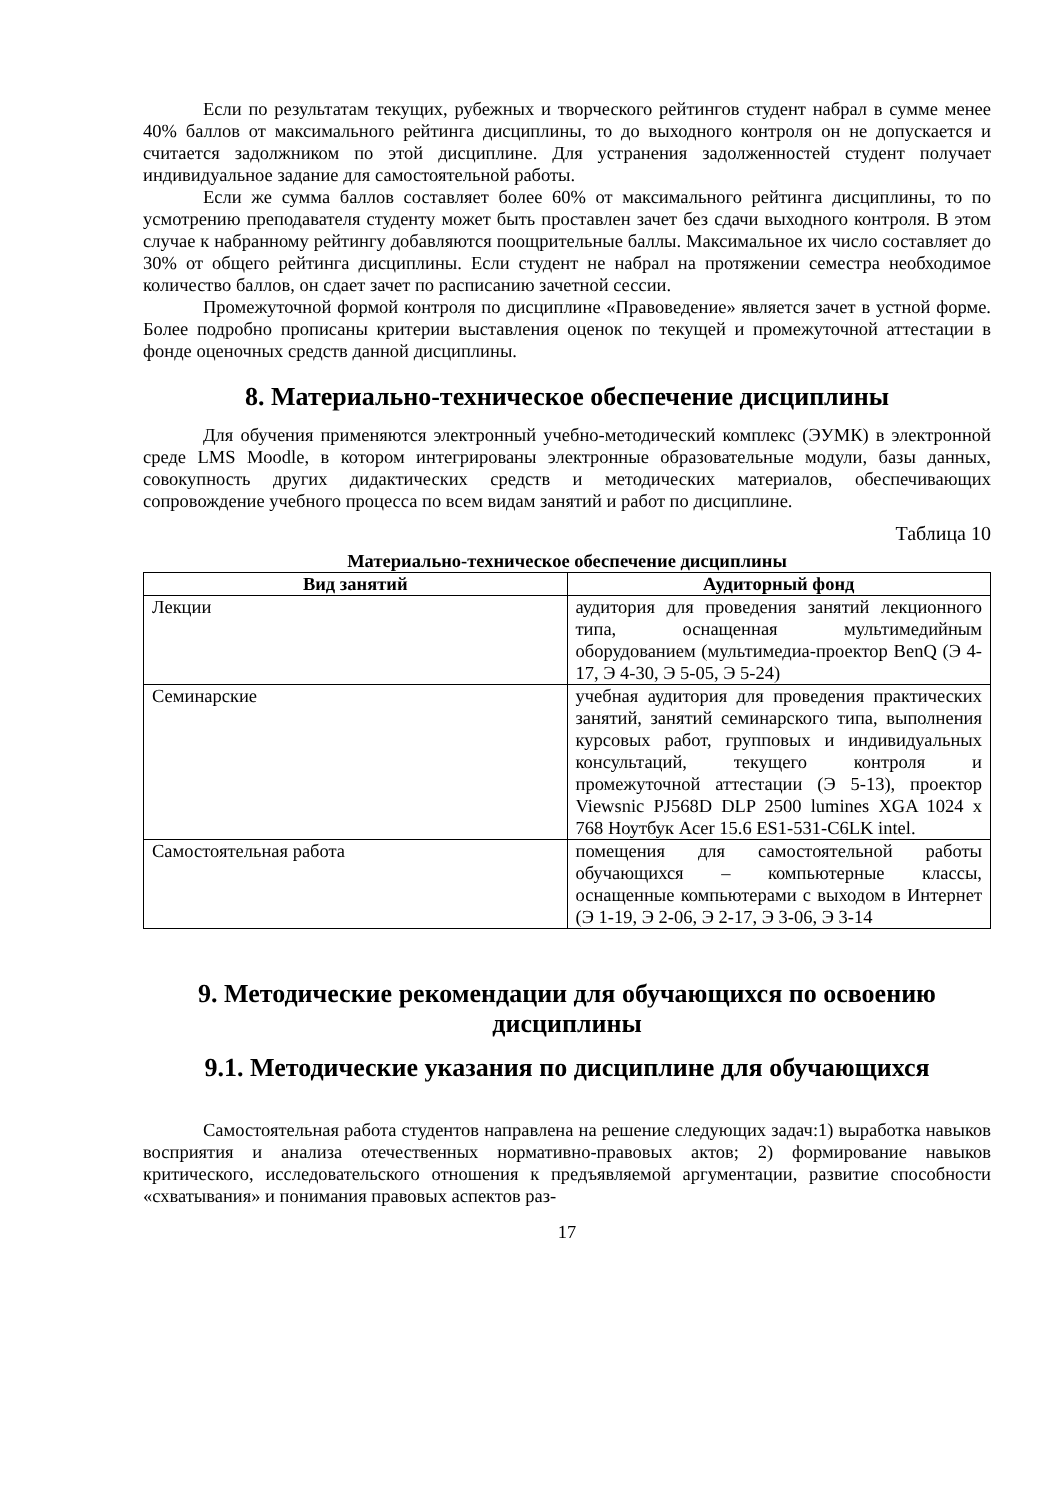Если по результатам текущих, рубежных и творческого рейтингов студент набрал в сумме менее 40% баллов от максимального рейтинга дисциплины, то до выходного контроля он не допускается и считается задолжником по этой дисциплине. Для устранения задолженностей студент получает индивидуальное задание для самостоятельной работы.
Если же сумма баллов составляет более 60% от максимального рейтинга дисциплины, то по усмотрению преподавателя студенту может быть проставлен зачет без сдачи выходного контроля. В этом случае к набранному рейтингу добавляются поощрительные баллы. Максимальное их число составляет до 30% от общего рейтинга дисциплины. Если студент не набрал на протяжении семестра необходимое количество баллов, он сдает зачет по расписанию зачетной сессии.
Промежуточной формой контроля по дисциплине «Правоведение» является зачет в устной форме. Более подробно прописаны критерии выставления оценок по текущей и промежуточной аттестации в фонде оценочных средств данной дисциплины.
8. Материально-техническое обеспечение дисциплины
Для обучения применяются электронный учебно-методический комплекс (ЭУМК) в электронной среде LMS Moodle, в котором интегрированы электронные образовательные модули, базы данных, совокупность других дидактических средств и методических материалов, обеспечивающих сопровождение учебного процесса по всем видам занятий и работ по дисциплине.
Таблица 10
Материально-техническое обеспечение дисциплины
| Вид занятий | Аудиторный фонд |
| --- | --- |
| Лекции | аудитория для проведения занятий лекционного типа, оснащенная мультимедийным оборудованием (мультимедиа-проектор BenQ (Э 4-17, Э 4-30, Э 5-05, Э 5-24) |
| Семинарские | учебная аудитория для проведения практических занятий, занятий семинарского типа, выполнения курсовых работ, групповых и индивидуальных консультаций, текущего контроля и промежуточной аттестации (Э 5-13), проектор Viewsnic PJ568D DLP 2500 lumines XGA 1024 x 768 Ноутбук Acer 15.6 ES1-531-C6LK intel. |
| Самостоятельная работа | помещения для самостоятельной работы обучающихся – компьютерные классы, оснащенные компьютерами с выходом в Интернет (Э 1-19, Э 2-06, Э 2-17, Э 3-06, Э 3-14 |
9. Методические рекомендации для обучающихся по освоению дисциплины
9.1. Методические указания по дисциплине для обучающихся
Самостоятельная работа студентов направлена на решение следующих задач:1) выработка навыков восприятия и анализа отечественных нормативно-правовых актов; 2) формирование навыков критического, исследовательского отношения к предъявляемой аргументации, развитие способности «схватывания» и понимания правовых аспектов раз-
17